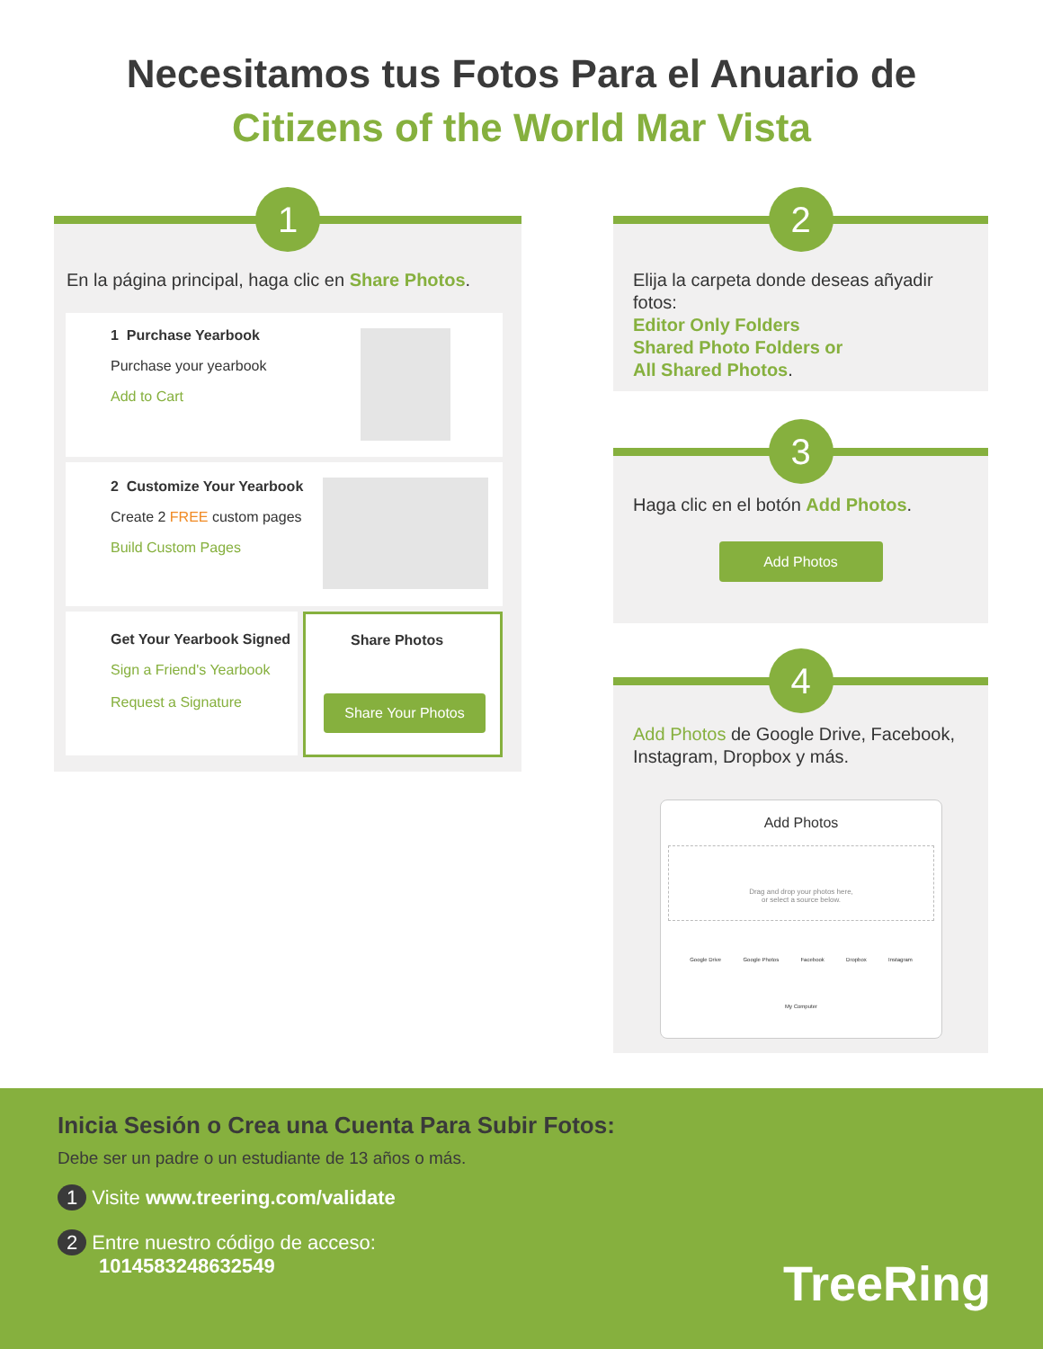Necesitamos tus Fotos Para el Anuario de
Citizens of the World Mar Vista
1
En la página principal, haga clic en Share Photos.
1 Purchase Yearbook
Purchase your yearbook
Add to Cart
2 Customize Your Yearbook
Create 2 FREE custom pages
Build Custom Pages
Get Your Yearbook Signed
Sign a Friend's Yearbook
Request a Signature
Share Photos
Share Your Photos
2
Elija la carpeta donde deseas añyadir fotos:
Editor Only Folders
Shared Photo Folders or
All Shared Photos.
3
Haga clic en el botón Add Photos.
Add Photos
4
Add Photos de Google Drive, Facebook, Instagram, Dropbox y más.
Add Photos
Drag and drop your photos here,
or select a source below.
Google Drive Google Photos Facebook Dropbox Instagram
My Computer
Inicia Sesión o Crea una Cuenta Para Subir Fotos:
Debe ser un padre o un estudiante de 13 años o más.
1 Visite www.treering.com/validate
2 Entre nuestro código de acceso:
1014583248632549
TreeRing